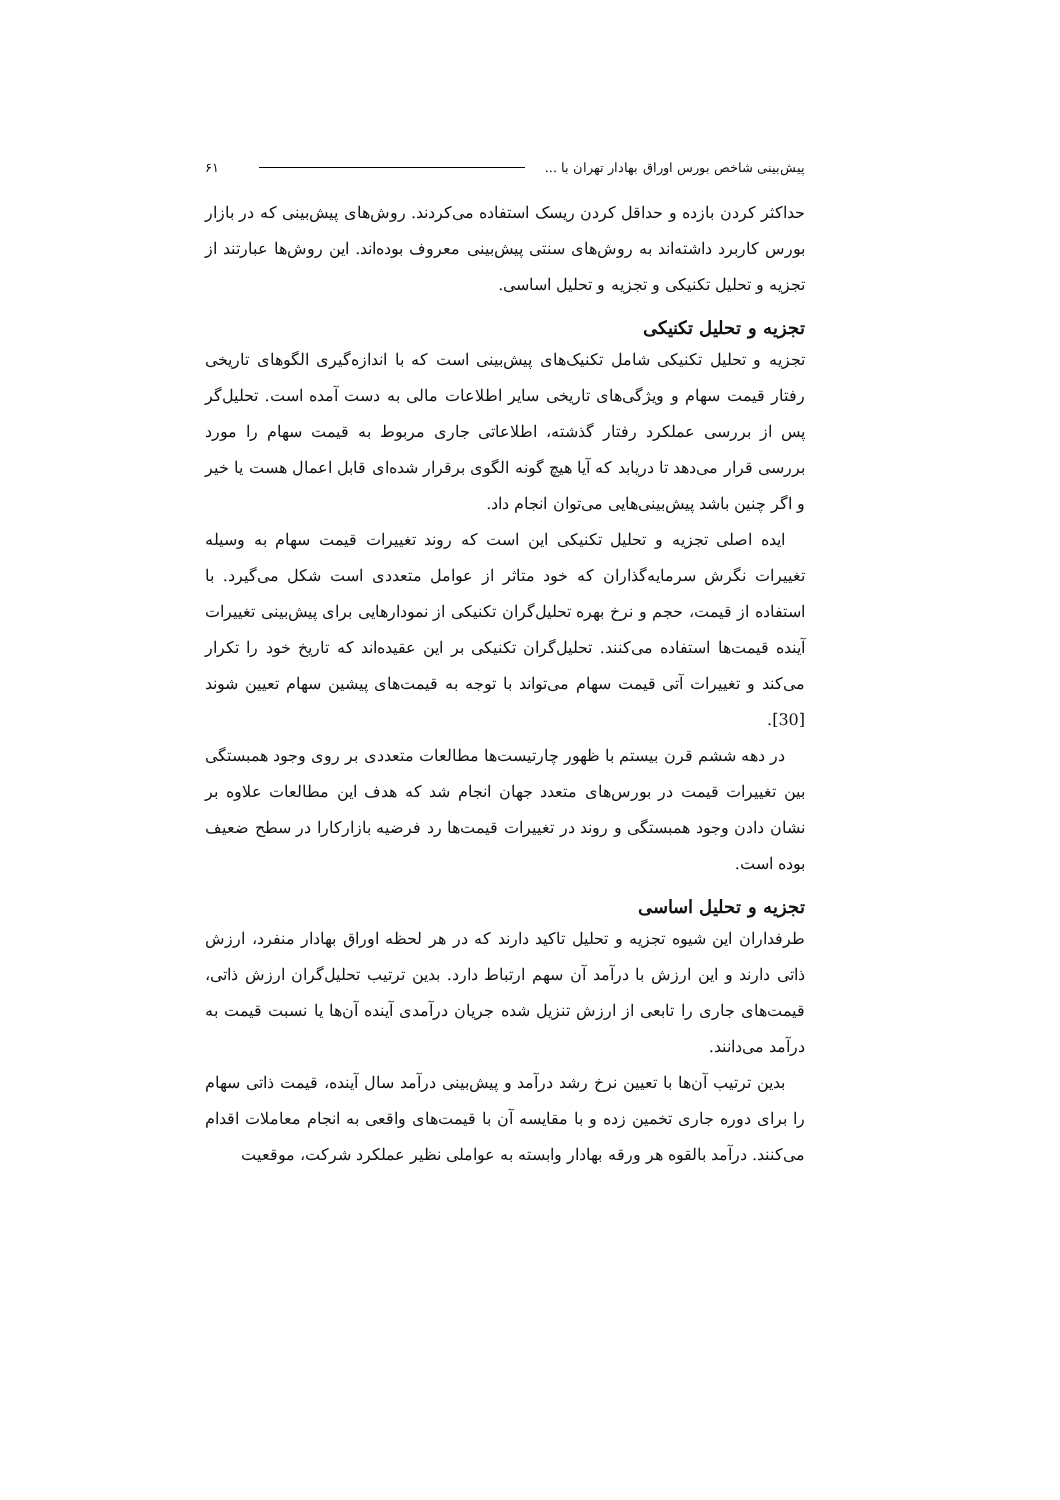پیش‌بینی شاخص بورس اوراق بهادار تهران با ... ۶۱
حداکثر کردن بازده و حداقل کردن ریسک استفاده می‌کردند. روش‌های پیش‌بینی که در بازار بورس کاربرد داشته‌اند به روش‌های سنتی پیش‌بینی معروف بوده‌اند. این روش‌ها عبارتند از تجزیه و تحلیل تکنیکی و تجزیه و تحلیل اساسی.
تجزیه و تحلیل تکنیکی
تجزیه و تحلیل تکنیکی شامل تکنیک‌های پیش‌بینی است که با اندازه‌گیری الگوهای تاریخی رفتار قیمت سهام و ویژگی‌های تاریخی سایر اطلاعات مالی به دست آمده است. تحلیل‌گر پس از بررسی عملکرد رفتار گذشته، اطلاعاتی جاری مربوط به قیمت سهام را مورد بررسی قرار می‌دهد تا دریابد که آیا هیچ گونه الگوی برقرار شده‌ای قابل اعمال هست یا خیر و اگر چنین باشد پیش‌بینی‌هایی می‌توان انجام داد.
ایده اصلی تجزیه و تحلیل تکنیکی این است که روند تغییرات قیمت سهام به وسیله تغییرات نگرش سرمایه‌گذاران که خود متاثر از عوامل متعددی است شکل می‌گیرد. با استفاده از قیمت، حجم و نرخ بهره تحلیل‌گران تکنیکی از نمودارهایی برای پیش‌بینی تغییرات آینده قیمت‌ها استفاده می‌کنند. تحلیل‌گران تکنیکی بر این عقیده‌اند که تاریخ خود را تکرار می‌کند و تغییرات آتی قیمت سهام می‌تواند با توجه به قیمت‌های پیشین سهام تعیین شوند [30].
در دهه ششم قرن بیستم با ظهور چارتیست‌ها مطالعات متعددی بر روی وجود همبستگی بین تغییرات قیمت در بورس‌های متعدد جهان انجام شد که هدف این مطالعات علاوه بر نشان دادن وجود همبستگی و روند در تغییرات قیمت‌ها رد فرضیه بازارکارا در سطح ضعیف بوده است.
تجزیه و تحلیل اساسی
طرفداران این شیوه تجزیه و تحلیل تاکید دارند که در هر لحظه اوراق بهادار منفرد، ارزش ذاتی دارند و این ارزش با درآمد آن سهم ارتباط دارد. بدین ترتیب تحلیل‌گران ارزش ذاتی، قیمت‌های جاری را تابعی از ارزش تنزیل شده جریان درآمدی آینده آن‌ها یا نسبت قیمت به درآمد می‌دانند.
بدین ترتیب آن‌ها با تعیین نرخ رشد درآمد و پیش‌بینی درآمد سال آینده، قیمت ذاتی سهام را برای دوره جاری تخمین زده و با مقایسه آن با قیمت‌های واقعی به انجام معاملات اقدام می‌کنند. درآمد بالقوه هر ورقه بهادار وابسته به عواملی نظیر عملکرد شرکت، موقعیت